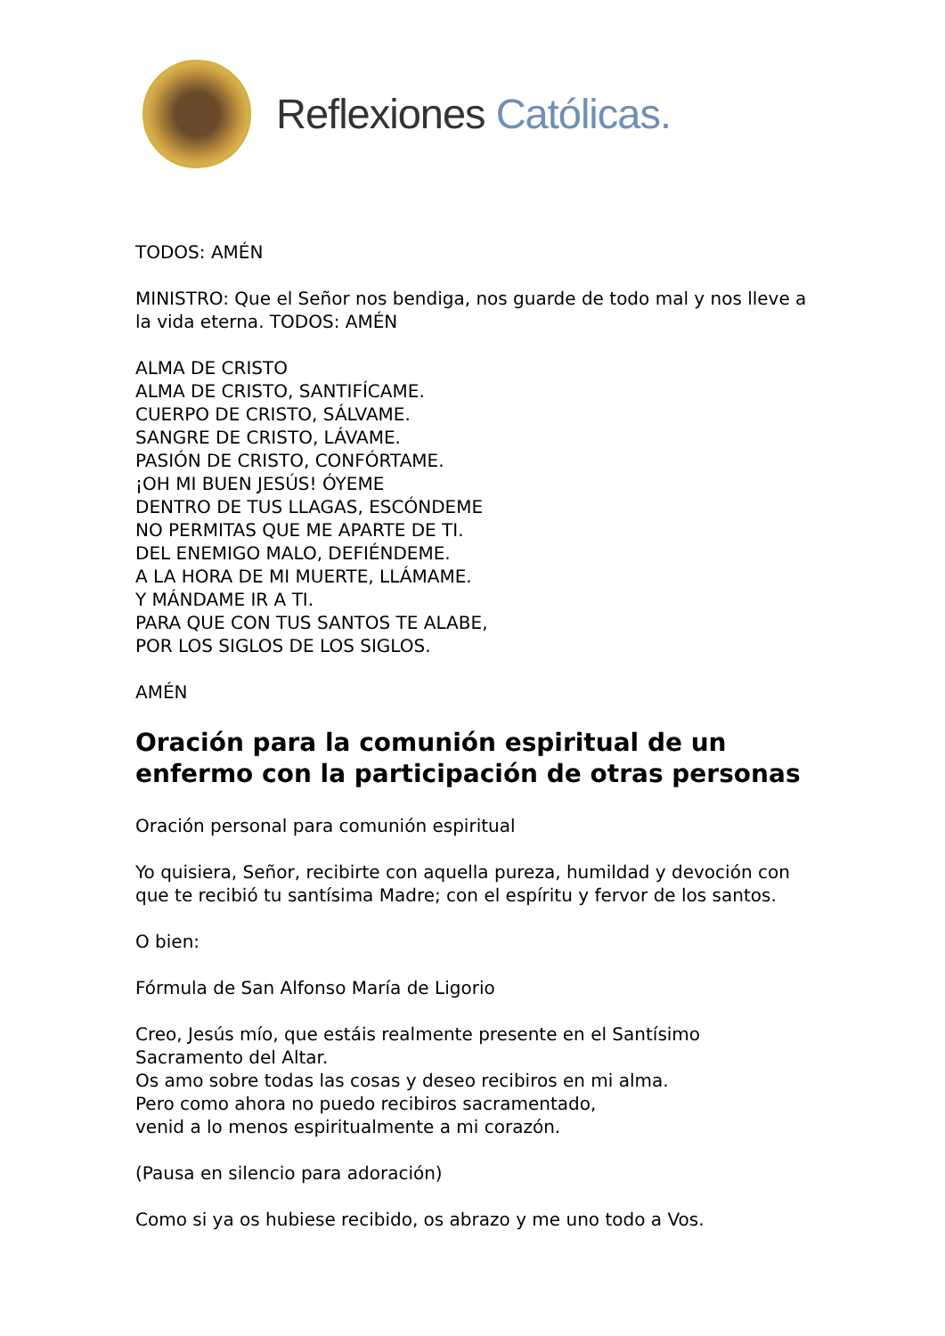Reflexiones Católicas.
TODOS: AMÉN
MINISTRO: Que el Señor nos bendiga, nos guarde de todo mal y nos lleve a la vida eterna. TODOS: AMÉN
ALMA DE CRISTO
ALMA DE CRISTO, SANTIFÍCAME.
CUERPO DE CRISTO, SÁLVAME.
SANGRE DE CRISTO, LÁVAME.
PASIÓN DE CRISTO, CONFÓRTAME.
¡OH MI BUEN JESÚS! ÓYEME
DENTRO DE TUS LLAGAS, ESCÓNDEME
NO PERMITAS QUE ME APARTE DE TI.
DEL ENEMIGO MALO, DEFIÉNDEME.
A LA HORA DE MI MUERTE, LLÁMAME.
Y MÁNDAME IR A TI.
PARA QUE CON TUS SANTOS TE ALABE,
POR LOS SIGLOS DE LOS SIGLOS.
AMÉN
Oración para la comunión espiritual de un enfermo con la participación de otras personas
Oración personal para comunión espiritual
Yo quisiera, Señor, recibirte con aquella pureza, humildad y devoción con que te recibió tu santísima Madre; con el espíritu y fervor de los santos.
O bien:
Fórmula de San Alfonso María de Ligorio
Creo, Jesús mío, que estáis realmente presente en el Santísimo Sacramento del Altar.
Os amo sobre todas las cosas y deseo recibiros en mi alma.
Pero como ahora no puedo recibiros sacramentado,
venid a lo menos espiritualmente a mi corazón.
(Pausa en silencio para adoración)
Como si ya os hubiese recibido, os abrazo y me uno todo a Vos.